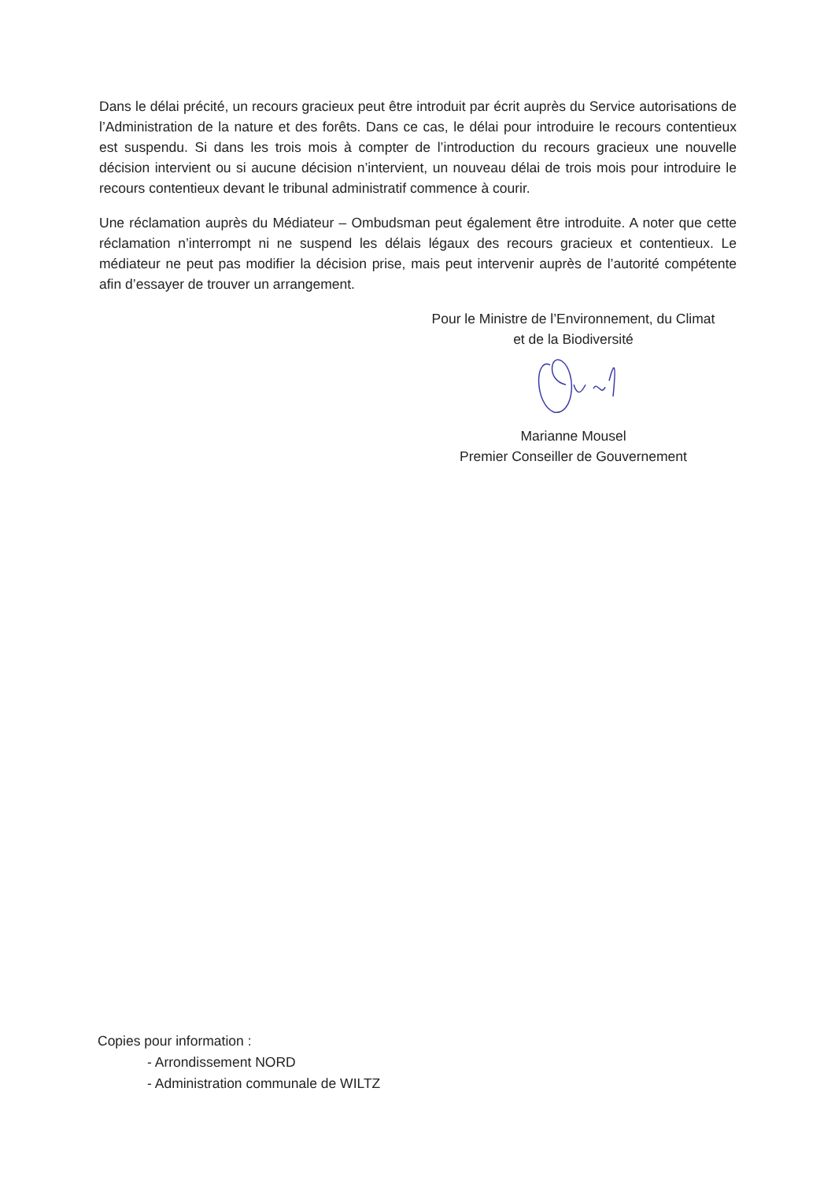Dans le délai précité, un recours gracieux peut être introduit par écrit auprès du Service autorisations de l’Administration de la nature et des forêts. Dans ce cas, le délai pour introduire le recours contentieux est suspendu. Si dans les trois mois à compter de l’introduction du recours gracieux une nouvelle décision intervient ou si aucune décision n’intervient, un nouveau délai de trois mois pour introduire le recours contentieux devant le tribunal administratif commence à courir.
Une réclamation auprès du Médiateur – Ombudsman peut également être introduite. A noter que cette réclamation n’interrompt ni ne suspend les délais légaux des recours gracieux et contentieux. Le médiateur ne peut pas modifier la décision prise, mais peut intervenir auprès de l’autorité compétente afin d’essayer de trouver un arrangement.
Pour le Ministre de l’Environnement, du Climat
et de la Biodiversité
Marianne Mousel
Premier Conseiller de Gouvernement
Copies pour information :
- Arrondissement NORD
- Administration communale de WILTZ